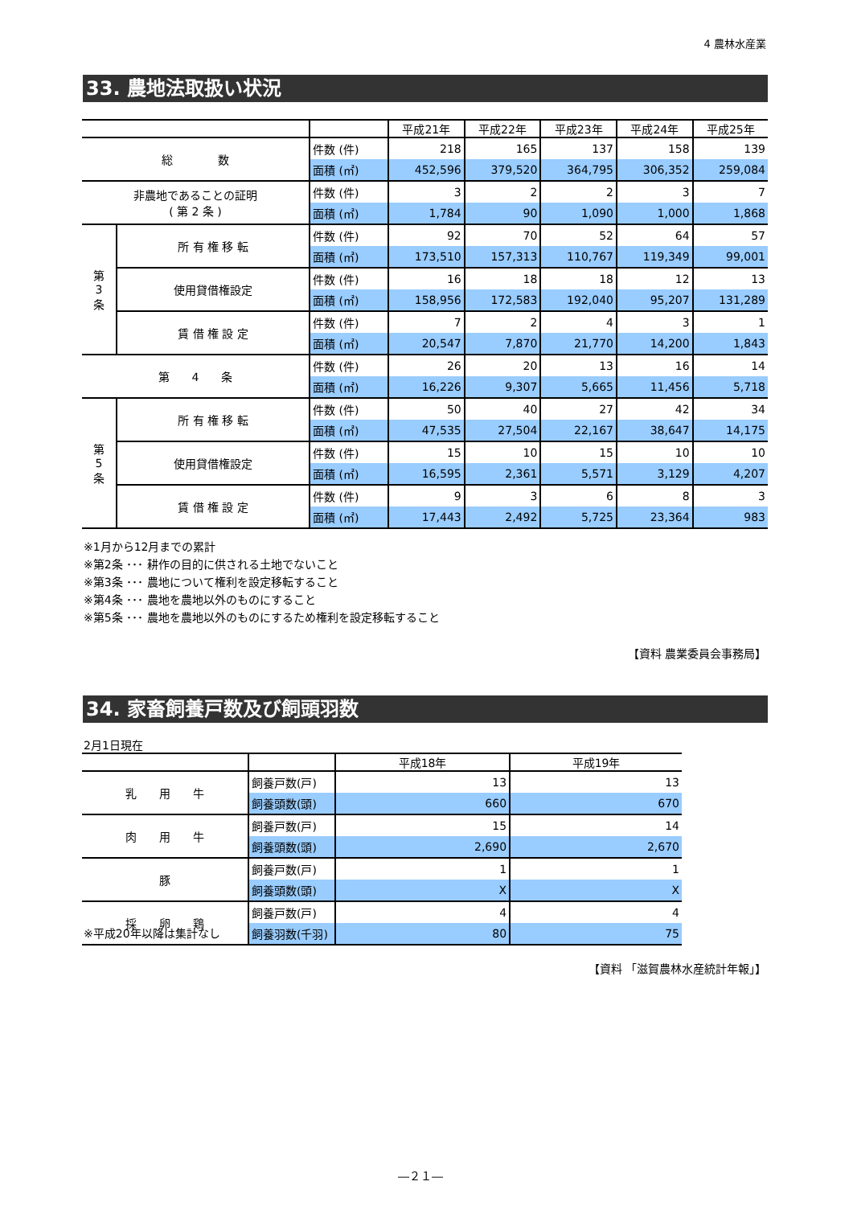4 農林水産業
33. 農地法取扱い状況
| | | | 平成21年 | 平成22年 | 平成23年 | 平成24年 | 平成25年 |
| --- | --- | --- | --- | --- | --- | --- | --- |
| 総 数 | | 件数 (件) | 218 | 165 | 137 | 158 | 139 |
| | | 面積 (㎡) | 452,596 | 379,520 | 364,795 | 306,352 | 259,084 |
| 非農地であることの証明 ( 第 2 条 ) | | 件数 (件) | 3 | 2 | 2 | 3 | 7 |
| | | 面積 (㎡) | 1,784 | 90 | 1,090 | 1,000 | 1,868 |
| 第 3 条 | 所 有 権 移 転 | 件数 (件) | 92 | 70 | 52 | 64 | 57 |
| | | 面積 (㎡) | 173,510 | 157,313 | 110,767 | 119,349 | 99,001 |
| | 使用貸借権設定 | 件数 (件) | 16 | 18 | 18 | 12 | 13 |
| | | 面積 (㎡) | 158,956 | 172,583 | 192,040 | 95,207 | 131,289 |
| | 賃 借 権 設 定 | 件数 (件) | 7 | 2 | 4 | 3 | 1 |
| | | 面積 (㎡) | 20,547 | 7,870 | 21,770 | 14,200 | 1,843 |
| 第 4 条 | | 件数 (件) | 26 | 20 | 13 | 16 | 14 |
| | | 面積 (㎡) | 16,226 | 9,307 | 5,665 | 11,456 | 5,718 |
| 第 5 条 | 所 有 権 移 転 | 件数 (件) | 50 | 40 | 27 | 42 | 34 |
| | | 面積 (㎡) | 47,535 | 27,504 | 22,167 | 38,647 | 14,175 |
| | 使用貸借権設定 | 件数 (件) | 15 | 10 | 15 | 10 | 10 |
| | | 面積 (㎡) | 16,595 | 2,361 | 5,571 | 3,129 | 4,207 |
| | 賃 借 権 設 定 | 件数 (件) | 9 | 3 | 6 | 8 | 3 |
| | | 面積 (㎡) | 17,443 | 2,492 | 5,725 | 23,364 | 983 |
※1月から12月までの累計
※第2条 ･･･ 耕作の目的に供される土地でないこと
※第3条 ･･･ 農地について権利を設定移転すること
※第4条 ･･･ 農地を農地以外のものにすること
※第5条 ･･･ 農地を農地以外のものにするため権利を設定移転すること
【資料 農業委員会事務局】
34. 家畜飼養戸数及び飼頭羽数
2月1日現在
| | | 平成18年 | 平成19年 |
| --- | --- | --- | --- |
| 乳 用 牛 | 飼養戸数(戸) | 13 | 13 |
| | 飼養頭数(頭) | 660 | 670 |
| 肉 用 牛 | 飼養戸数(戸) | 15 | 14 |
| | 飼養頭数(頭) | 2,690 | 2,670 |
| 豚 | 飼養戸数(戸) | 1 | 1 |
| | 飼養頭数(頭) | X | X |
| 採 卵 鶏 | 飼養戸数(戸) | 4 | 4 |
| | 飼養羽数(千羽) | 80 | 75 |
※平成20年以降は集計なし
【資料 「滋賀農林水産統計年報」】
―２１―